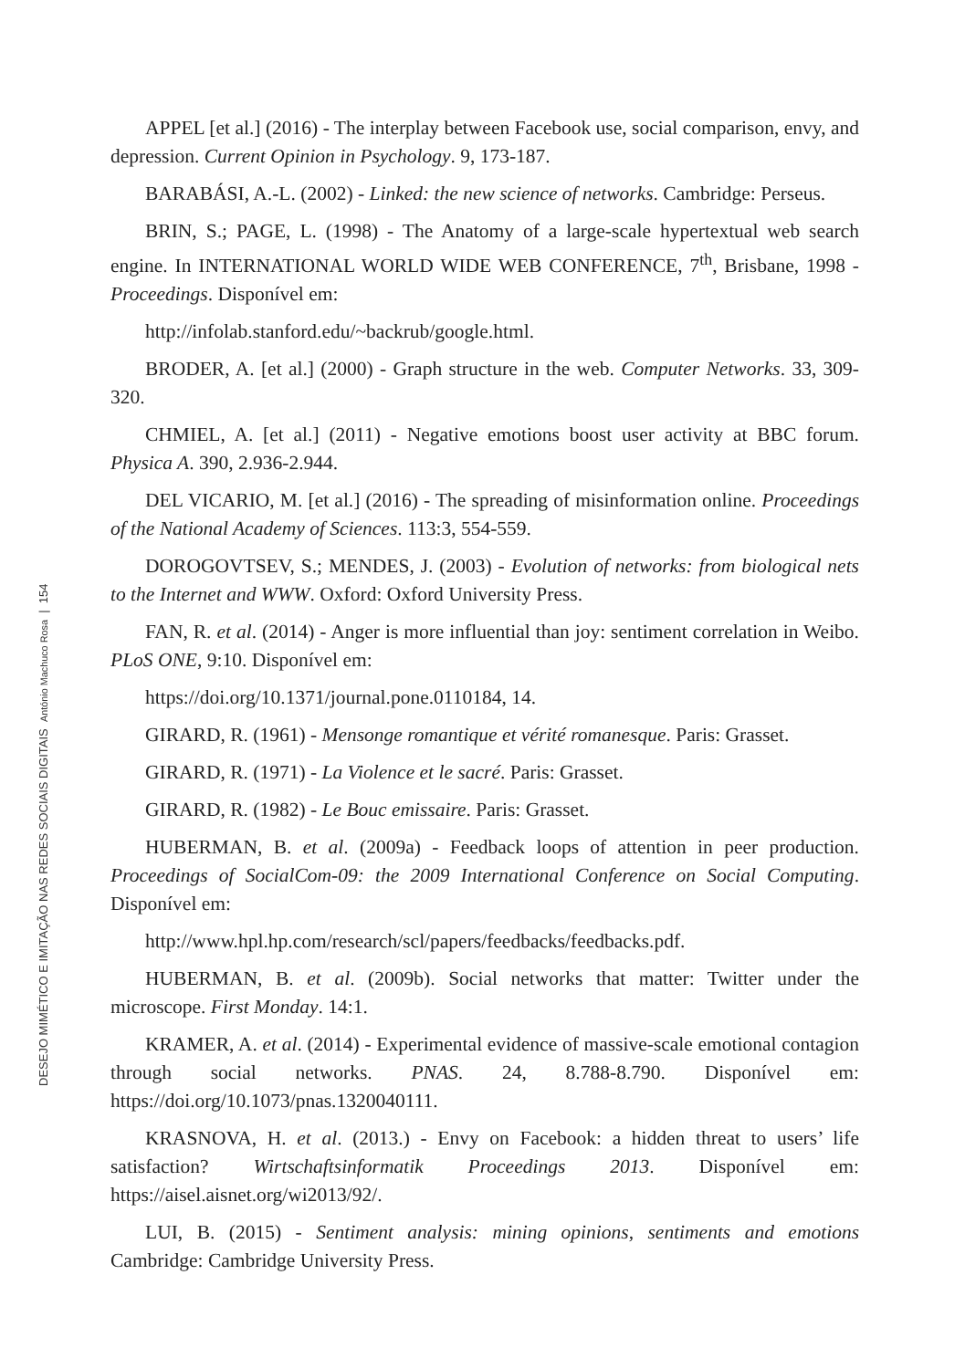DESEJO MIMÉTICO E IMITAÇÃO NAS REDES SOCIAIS DIGITAIS António Machuco Rosa | 154
APPEL [et al.] (2016) - The interplay between Facebook use, social comparison, envy, and depression. Current Opinion in Psychology. 9, 173-187.
BARABÁSI, A.-L. (2002) - Linked: the new science of networks. Cambridge: Perseus.
BRIN, S.; PAGE, L. (1998) - The Anatomy of a large-scale hypertextual web search engine. In INTERNATIONAL WORLD WIDE WEB CONFERENCE, 7<sup>th</sup>, Brisbane, 1998 - Proceedings. Disponível em:
http://infolab.stanford.edu/~backrub/google.html.
BRODER, A. [et al.] (2000) - Graph structure in the web. Computer Networks. 33, 309-320.
CHMIEL, A. [et al.] (2011) - Negative emotions boost user activity at BBC forum. Physica A. 390, 2.936-2.944.
DEL VICARIO, M. [et al.] (2016) - The spreading of misinformation online. Proceedings of the National Academy of Sciences. 113:3, 554-559.
DOROGOVTSEV, S.; MENDES, J. (2003) - Evolution of networks: from biological nets to the Internet and WWW. Oxford: Oxford University Press.
FAN, R. et al. (2014) - Anger is more influential than joy: sentiment correlation in Weibo. PLoS ONE, 9:10. Disponível em:
https://doi.org/10.1371/journal.pone.0110184, 14.
GIRARD, R. (1961) - Mensonge romantique et vérité romanesque. Paris: Grasset.
GIRARD, R. (1971) - La Violence et le sacré. Paris: Grasset.
GIRARD, R. (1982) - Le Bouc emissaire. Paris: Grasset.
HUBERMAN, B. et al. (2009a) - Feedback loops of attention in peer production. Proceedings of SocialCom-09: the 2009 International Conference on Social Computing. Disponível em:
http://www.hpl.hp.com/research/scl/papers/feedbacks/feedbacks.pdf.
HUBERMAN, B. et al. (2009b). Social networks that matter: Twitter under the microscope. First Monday. 14:1.
KRAMER, A. et al. (2014) - Experimental evidence of massive-scale emotional contagion through social networks. PNAS. 24, 8.788-8.790. Disponível em: https://doi.org/10.1073/pnas.1320040111.
KRASNOVA, H. et al. (2013.) - Envy on Facebook: a hidden threat to users’ life satisfaction? Wirtschaftsinformatik Proceedings 2013. Disponível em: https://aisel.aisnet.org/wi2013/92/.
LUI, B. (2015) - Sentiment analysis: mining opinions, sentiments and emotions Cambridge: Cambridge University Press.